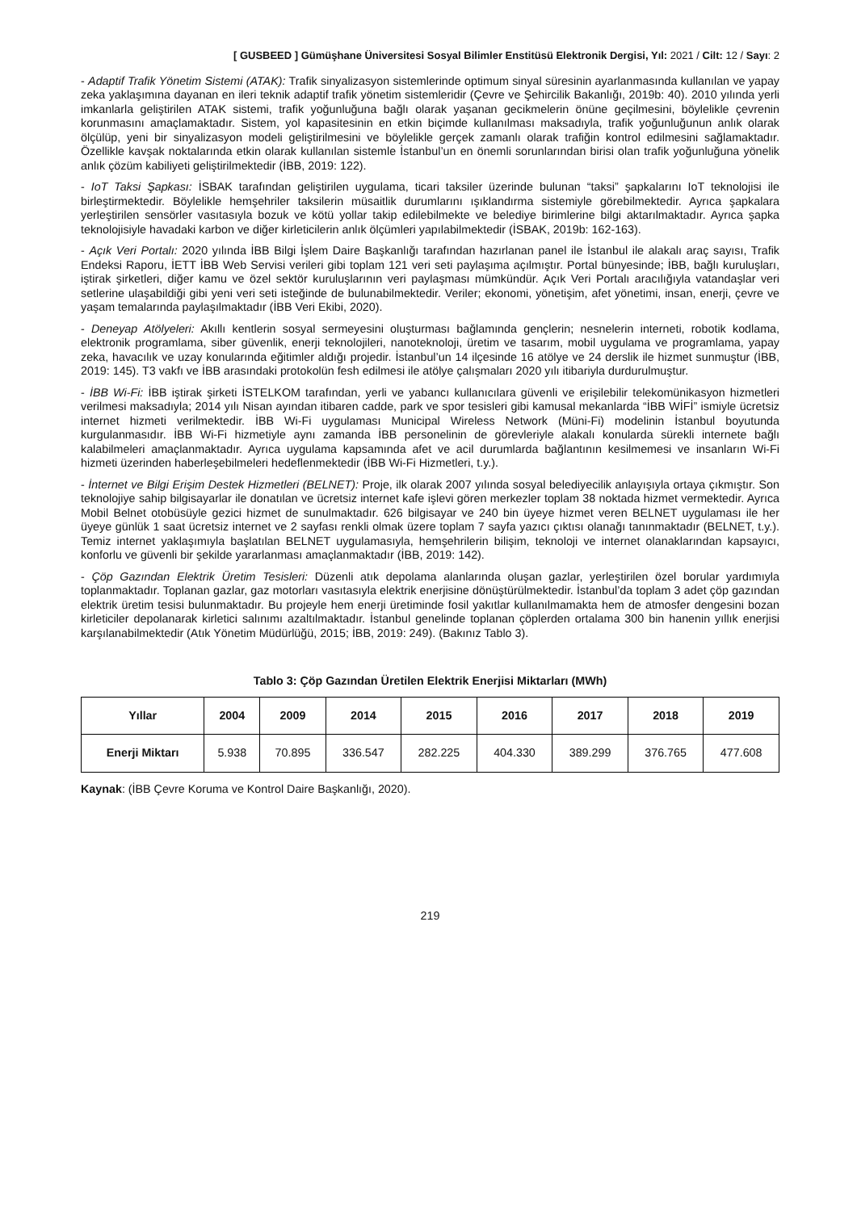[ GUSBEED ] Gümüşhane Üniversitesi Sosyal Bilimler Enstitüsü Elektronik Dergisi, Yıl: 2021 / Cilt: 12 / Sayı: 2
- Adaptif Trafik Yönetim Sistemi (ATAK): Trafik sinyalizasyon sistemlerinde optimum sinyal süresinin ayarlanmasında kullanılan ve yapay zeka yaklaşımına dayanan en ileri teknik adaptif trafik yönetim sistemleridir (Çevre ve Şehircilik Bakanlığı, 2019b: 40). 2010 yılında yerli imkanlarla geliştirilen ATAK sistemi, trafik yoğunluğuna bağlı olarak yaşanan gecikmelerin önüne geçilmesini, böylelikle çevrenin korunmasını amaçlamaktadır. Sistem, yol kapasitesinin en etkin biçimde kullanılması maksadıyla, trafik yoğunluğunun anlık olarak ölçülüp, yeni bir sinyalizasyon modeli geliştirilmesini ve böylelikle gerçek zamanlı olarak trafiğin kontrol edilmesini sağlamaktadır. Özellikle kavşak noktalarında etkin olarak kullanılan sistemle İstanbul’un en önemli sorunlarından birisi olan trafik yoğunluğuna yönelik anlık çözüm kabiliyeti geliştirilmektedir (İBB, 2019: 122).
- IoT Taksi Şapkası: İSBAK tarafından geliştirilen uygulama, ticari taksiler üzerinde bulunan “taksi” şapkalarını IoT teknolojisi ile birleştirmektedir. Böylelikle hemşehriler taksilerin müsaitlik durumlarını ışıklandırma sistemiyle görebilmektedir. Ayrıca şapkalara yerleştirilen sensörler vasıtasıyla bozuk ve kötü yollar takip edilebilmekte ve belediye birimlerine bilgi aktarılmaktadır. Ayrıca şapka teknolojisiyle havadaki karbon ve diğer kirleticilerin anlık ölçümleri yapılabilmektedir (İSBAK, 2019b: 162-163).
- Açık Veri Portalı: 2020 yılında İBB Bilgi İşlem Daire Başkanlığı tarafından hazırlanan panel ile İstanbul ile alakalı araç sayısı, Trafik Endeksi Raporu, İETT İBB Web Servisi verileri gibi toplam 121 veri seti paylaşıma açılmıştır. Portal bünyesinde; İBB, bağlı kuruluşları, iştirak şirketleri, diğer kamu ve özel sektör kuruluşlarının veri paylaşması mümkündür. Açık Veri Portalı aracılığıyla vatandaşlar veri setlerine ulaşabildiği gibi yeni veri seti isteğinde de bulunabilmektedir. Veriler; ekonomi, yönetişim, afet yönetimi, insan, enerji, çevre ve yaşam temalarında paylaşılmaktadır (İBB Veri Ekibi, 2020).
- Deneyap Atölyeleri: Akıllı kentlerin sosyal sermeyesini oluşturması bağlamında gençlerin; nesnelerin interneti, robotik kodlama, elektronik programlama, siber güvenlik, enerji teknolojileri, nanoteknoloji, üretim ve tasarım, mobil uygulama ve programlama, yapay zeka, havacılık ve uzay konularında eğitimler aldığı projedir. İstanbul’un 14 ilçesinde 16 atölye ve 24 derslik ile hizmet sunmuştur (İBB, 2019: 145). T3 vakfı ve İBB arasındaki protokolün fesh edilmesi ile atölye çalışmaları 2020 yılı itibariyla durdurulmuştur.
- İBB Wi-Fi: İBB iştirak şirketi İSTELKOM tarafından, yerli ve yabancı kullanıcılara güvenli ve erişilebilir telekomünikasyon hizmetleri verilmesi maksadıyla; 2014 yılı Nisan ayından itibaren cadde, park ve spor tesisleri gibi kamusal mekanlarda “İBB WİFİ” ismiyle ücretsiz internet hizmeti verilmektedir. İBB Wi-Fi uygulaması Municipal Wireless Network (Müni-Fi) modelinin İstanbul boyutunda kurgulanmasıdır. İBB Wi-Fi hizmetiyle aynı zamanda İBB personelinin de görevleriyle alakalı konularda sürekli internete bağlı kalabilmeleri amaçlanmaktadır. Ayrıca uygulama kapsamında afet ve acil durumlarda bağlantının kesilmemesi ve insanların Wi-Fi hizmeti üzerinden haberleşebilmeleri hedeflenmektedir (İBB Wi-Fi Hizmetleri, t.y.).
- İnternet ve Bilgi Erişim Destek Hizmetleri (BELNET): Proje, ilk olarak 2007 yılında sosyal belediyecilik anlayışıyla ortaya çıkmıştır. Son teknolojiye sahip bilgisayarlar ile donatılan ve ücretsiz internet kafe işlevi gören merkezler toplam 38 noktada hizmet vermektedir. Ayrıca Mobil Belnet otobüsüyle gezici hizmet de sunulmaktadır. 626 bilgisayar ve 240 bin üyeye hizmet veren BELNET uygulaması ile her üyeye günlük 1 saat ücretsiz internet ve 2 sayfası renkli olmak üzere toplam 7 sayfa yazıcı çıktısı olanağı tanınmaktadır (BELNET, t.y.). Temiz internet yaklaşımıyla başlatılan BELNET uygulamasıyla, hemşehrilerin bilişim, teknoloji ve internet olanaklarından kapsayıcı, konforlu ve güvenli bir şekilde yararlanması amaçlanmaktadır (İBB, 2019: 142).
- Çöp Gazından Elektrik Üretim Tesisleri: Düzenli atık depolama alanlarında oluşan gazlar, yerleştirilen özel borular yardımıyla toplanmaktadır. Toplanan gazlar, gaz motorları vasıtasıyla elektrik enerjisine dönüştürülmektedir. İstanbul’da toplam 3 adet çöp gazından elektrik üretim tesisi bulunmaktadır. Bu projeyle hem enerji üretiminde fosil yakıtlar kullanılmamakta hem de atmosfer dengesini bozan kirleticiler depolanarak kirletici salınımı azaltılmaktadır. İstanbul genelinde toplanan çöplerden ortalama 300 bin hanenin yıllık enerjisi karşılanabilmektedir (Atık Yönetim Müdürlüğü, 2015; İBB, 2019: 249). (Bakınız Tablo 3).
Tablo 3: Çöp Gazından Üretilen Elektrik Enerjisi Miktarları (MWh)
| Yıllar | 2004 | 2009 | 2014 | 2015 | 2016 | 2017 | 2018 | 2019 |
| --- | --- | --- | --- | --- | --- | --- | --- | --- |
| Enerji Miktarı | 5.938 | 70.895 | 336.547 | 282.225 | 404.330 | 389.299 | 376.765 | 477.608 |
Kaynak: (İBB Çevre Koruma ve Kontrol Daire Başkanlığı, 2020).
219